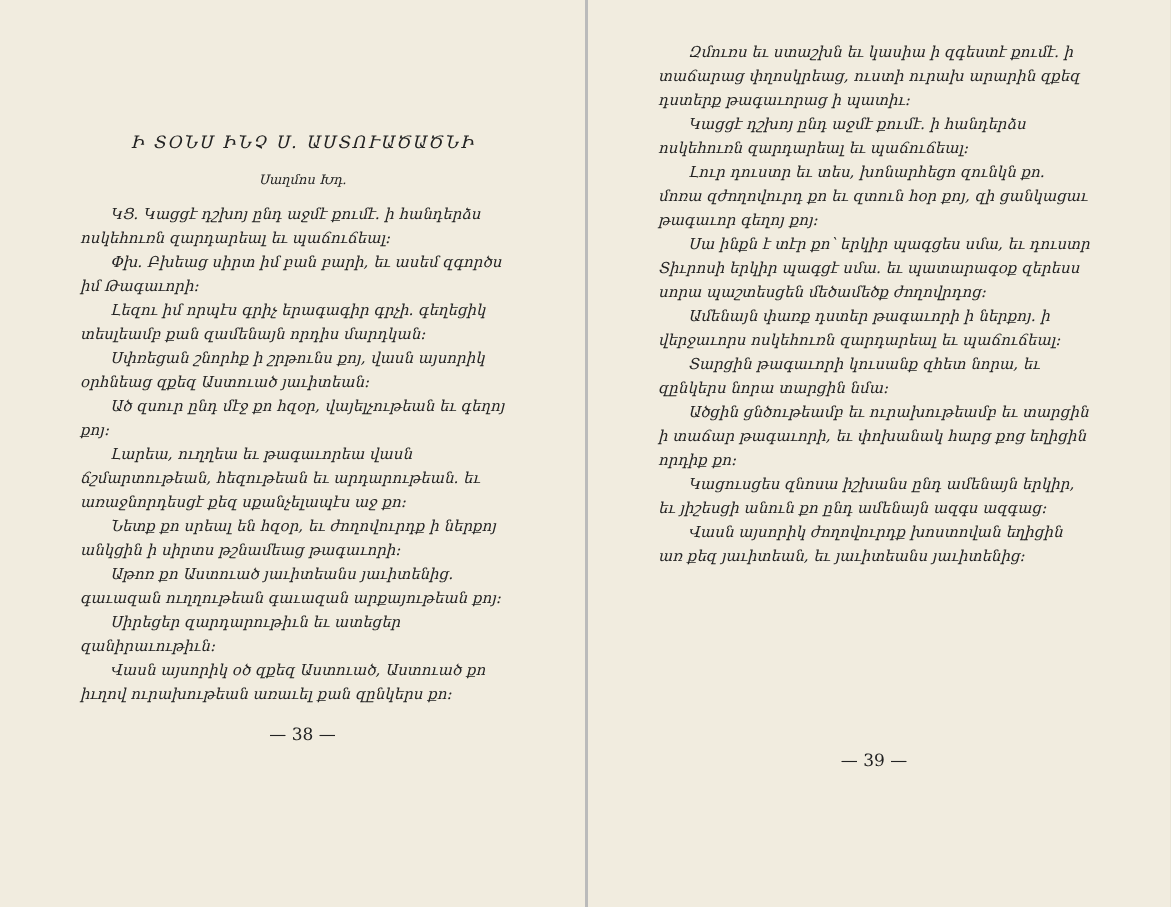Ի ՏՕՆՍ ԻՆՉ Ս. ԱՍՏՈՒԱԾԱԾՆԻ
Սաղմոս Խդ.
ԿՑ. Կացցէ դշխոյ ընդ աջմէ քումէ. ի հանդերձս ոսկեհուռն զարդարեալ եւ պաճուճեալ։
Փխ. Բխեաց սիրտ իմ բան բարի, եւ ասեմ զգործս իմ Թագաւորի։
Լեզու իմ որպէս գրիչ երագագիր գրչի. գեղեցիկ տեսլեամբ քան զամենայն որդիս մարդկան։
Սփռեցան շնորհք ի շրթունս քոյ, վասն այսորիկ օրհնեաց զքեզ Աստուած յաւիտեան։
Ած զսուր ընդ մէջ քո հզօր, վայելչութեան եւ գեղոյ քոյ։
Լարեա, ուղղեա եւ թագաւորեա վասն ճշմարտութեան, հեզութեան եւ արդարութեան. եւ առաջնորդեսցէ քեզ սքանչելապէս աջ քո։
Նետք քո սրեալ են հզօր, եւ ժողովուրդք ի ներքոյ անկցին ի սիրտս թշնամեաց թագաւորի։
Աթոռ քո Աստուած յաւիտեանս յաւիտենից. գաւազան ուղղութեան գաւազան արքայութեան քոյ։
Սիրեցեր զարդարութիւն եւ ատեցեր զանիրաւութիւն։
Վասն այսորիկ օծ զքեզ Աստուած, Աստուած քո իւղով ուրախութեան առաւել քան զընկերս քո։
— 38 —
Զմուռս եւ ստաշխն եւ կասիա ի զգեստէ քումէ. ի տաճարաց փղոսկրեաց, ուստի ուրախ արարին զքեզ դստերք թագաւորաց ի պատիւ։
Կացցէ դշխոյ ընդ աջմէ քումէ. ի հանդերձս ոսկեհուռն զարդարեալ եւ պաճուճեալ։
Լուր դուստր եւ տես, խոնարհեցո զունկն քո. մոռա զժողովուրդ քո եւ զտուն հօր քոյ, զի ցանկացաւ թագաւոր գեղոյ քոյ։
Սա ինքն է տէր քո՝ երկիր պագցես սմա, եւ դուստր Տիւրոսի երկիր պագցէ սմա. եւ պատարագօք զերեսս սորա պաշտեսցեն մեծամեծք ժողովրդոց։
Ամենայն փառք դստեր թագաւորի ի ներքոյ. ի վերջաւորս ոսկեհուռն զարդարեալ եւ պաճուճեալ։
Տարցին թագաւորի կուսանք զհետ նորա, եւ զընկերս նորա տարցին նմա։
Ածցին ցնծութեամբ եւ ուրախութեամբ եւ տարցին ի տաճար թագաւորի, եւ փոխանակ հարց քոց եղիցին որդիք քո։
Կացուսցես զնոսա իշխանս ընդ ամենայն երկիր, եւ յիշեսցի անուն քո ընդ ամենայն ազգս ազգաց։
Վասն այսորիկ ժողովուրդք խոստովան եղիցին առ քեզ յաւիտեան, եւ յաւիտեանս յաւիտենից։
— 39 —